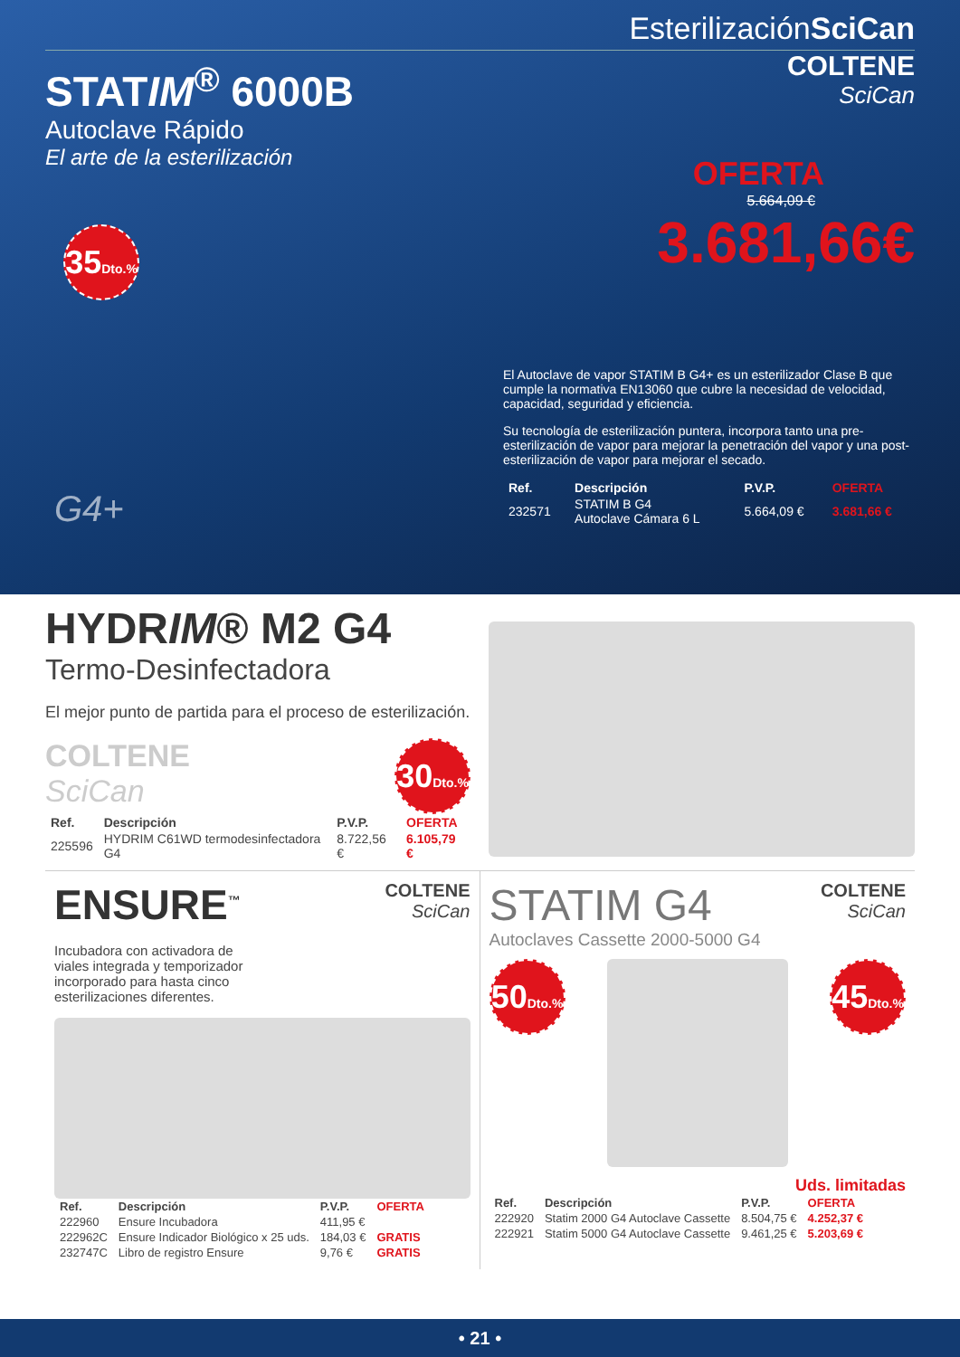EsterilizaciónSciCan
STATIM<sup>®</sup> 6000B
Autoclave Rápido
El arte de la esterilización
35Dto.%
COLTENE
SciCan
OFERTA
5.664,09 €
3.681,66€
El Autoclave de vapor STATIM B G4+ es un esterilizador Clase B que cumple la normativa EN13060 que cubre la necesidad de velocidad, capacidad, seguridad y eficiencia.
Su tecnología de esterilización puntera, incorpora tanto una pre-esterilización de vapor para mejorar la penetración del vapor y una post-esterilización de vapor para mejorar el secado.
G4+
| Ref. | Descripción | P.V.P. | OFERTA |
| --- | --- | --- | --- |
| 232571 | STATIM B G4 Autoclave Cámara 6 L | 5.664,09 € | 3.681,66 € |
HYDRIM® M2 G4
Termo-Desinfectadora
El mejor punto de partida para el proceso de esterilización.
COLTENE
SciCan
30Dto.%
| Ref. | Descripción | P.V.P. | OFERTA |
| --- | --- | --- | --- |
| 225596 | HYDRIM C61WD termodesinfectadora G4 | 8.722,56 € | 6.105,79 € |
ENSURE<sup>™</sup>
COLTENE
SciCan
Incubadora con activadora de viales integrada y temporizador incorporado para hasta cinco esterilizaciones diferentes.
| Ref. | Descripción | P.V.P. | OFERTA |
| --- | --- | --- | --- |
| 222960 | Ensure Incubadora | 411,95 € | |
| 222962C | Ensure Indicador Biológico x 25 uds. | 184,03 € | GRATIS |
| 232747C | Libro de registro Ensure | 9,76 € | GRATIS |
STATIM G4
Autoclaves Cassette 2000-5000 G4
COLTENE
SciCan
50Dto.%
45Dto.%
Uds. limitadas
| Ref. | Descripción | P.V.P. | OFERTA |
| --- | --- | --- | --- |
| 222920 | Statim 2000 G4 Autoclave Cassette | 8.504,75 € | 4.252,37 € |
| 222921 | Statim 5000 G4 Autoclave Cassette | 9.461,25 € | 5.203,69 € |
• 21 •